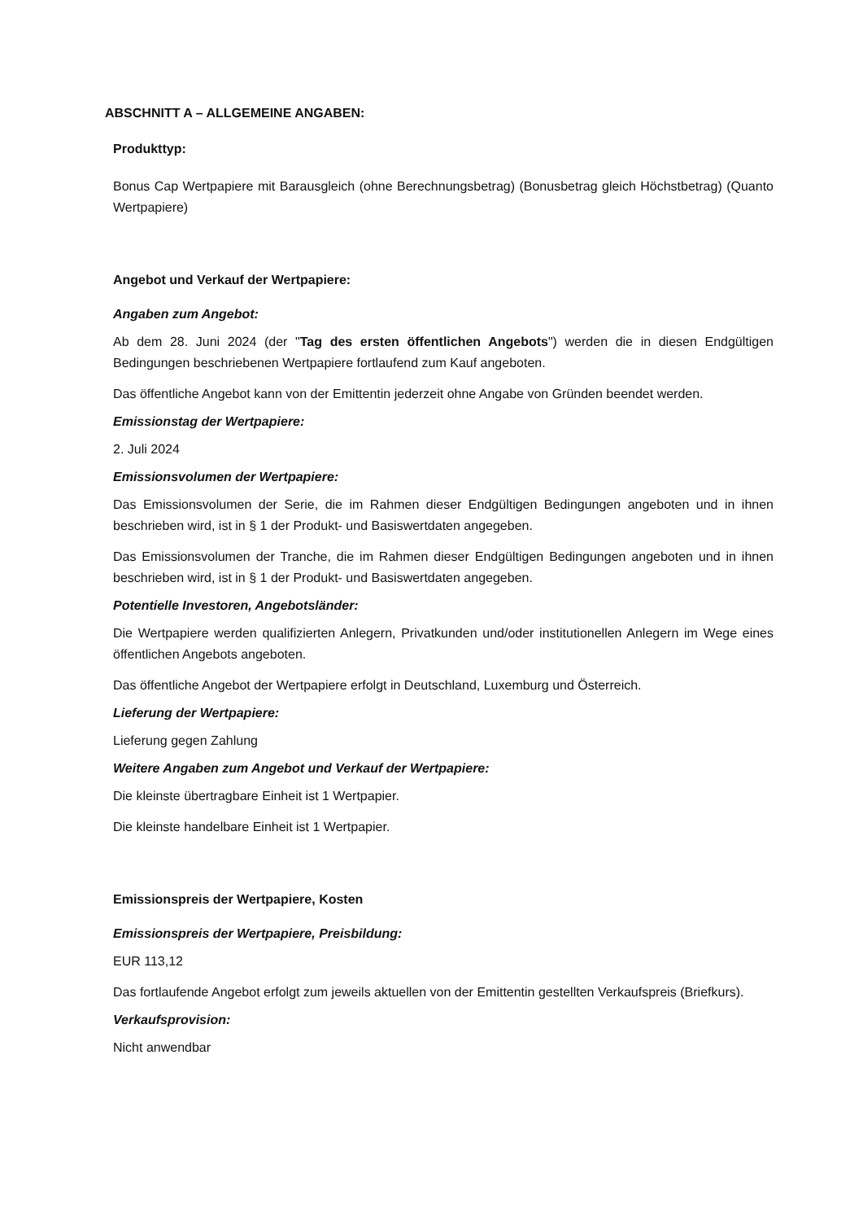ABSCHNITT A – ALLGEMEINE ANGABEN:
Produkttyp:
Bonus Cap Wertpapiere mit Barausgleich (ohne Berechnungsbetrag) (Bonusbetrag gleich Höchstbetrag) (Quanto Wertpapiere)
Angebot und Verkauf der Wertpapiere:
Angaben zum Angebot:
Ab dem 28. Juni 2024 (der "Tag des ersten öffentlichen Angebots") werden die in diesen Endgültigen Bedingungen beschriebenen Wertpapiere fortlaufend zum Kauf angeboten.
Das öffentliche Angebot kann von der Emittentin jederzeit ohne Angabe von Gründen beendet werden.
Emissionstag der Wertpapiere:
2. Juli 2024
Emissionsvolumen der Wertpapiere:
Das Emissionsvolumen der Serie, die im Rahmen dieser Endgültigen Bedingungen angeboten und in ihnen beschrieben wird, ist in § 1 der Produkt- und Basiswertdaten angegeben.
Das Emissionsvolumen der Tranche, die im Rahmen dieser Endgültigen Bedingungen angeboten und in ihnen beschrieben wird, ist in § 1 der Produkt- und Basiswertdaten angegeben.
Potentielle Investoren, Angebotsländer:
Die Wertpapiere werden qualifizierten Anlegern, Privatkunden und/oder institutionellen Anlegern im Wege eines öffentlichen Angebots angeboten.
Das öffentliche Angebot der Wertpapiere erfolgt in Deutschland, Luxemburg und Österreich.
Lieferung der Wertpapiere:
Lieferung gegen Zahlung
Weitere Angaben zum Angebot und Verkauf der Wertpapiere:
Die kleinste übertragbare Einheit ist 1 Wertpapier.
Die kleinste handelbare Einheit ist 1 Wertpapier.
Emissionspreis der Wertpapiere, Kosten
Emissionspreis der Wertpapiere, Preisbildung:
EUR 113,12
Das fortlaufende Angebot erfolgt zum jeweils aktuellen von der Emittentin gestellten Verkaufspreis (Briefkurs).
Verkaufsprovision:
Nicht anwendbar